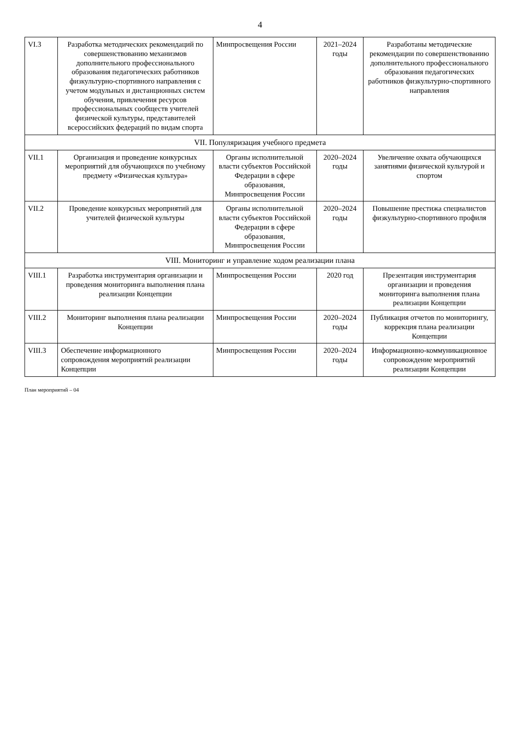4
| VI.3 | Разработка методических рекомендаций по совершенствованию механизмов дополнительного профессионального образования педагогических работников физкультурно-спортивного направления с учетом модульных и дистанционных систем обучения, привлечения ресурсов профессиональных сообществ учителей физической культуры, представителей всероссийских федераций по видам спорта | Минпросвещения России | 2021–2024 годы | Разработаны методические рекомендации по совершенствованию дополнительного профессионального образования педагогических работников физкультурно-спортивного направления |
| VII. Популяризация учебного предмета | | | | |
| VII.1 | Организация и проведение конкурсных мероприятий для обучающихся по учебному предмету «Физическая культура» | Органы исполнительной власти субъектов Российской Федерации в сфере образования, Минпросвещения России | 2020–2024 годы | Увеличение охвата обучающихся занятиями физической культурой и спортом |
| VII.2 | Проведение конкурсных мероприятий для учителей физической культуры | Органы исполнительной власти субъектов Российской Федерации в сфере образования, Минпросвещения России | 2020–2024 годы | Повышение престижа специалистов физкультурно-спортивного профиля |
| VIII. Мониторинг и управление ходом реализации плана | | | | |
| VIII.1 | Разработка инструментария организации и проведения мониторинга выполнения плана реализации Концепции | Минпросвещения России | 2020 год | Презентация инструментария организации и проведения мониторинга выполнения плана реализации Концепции |
| VIII.2 | Мониторинг выполнения плана реализации Концепции | Минпросвещения России | 2020–2024 годы | Публикация отчетов по мониторингу, коррекция плана реализации Концепции |
| VIII.3 | Обеспечение информационного сопровождения мероприятий реализации Концепции | Минпросвещения России | 2020–2024 годы | Информационно-коммуникационное сопровождение мероприятий реализации Концепции |
План мероприятий – 04